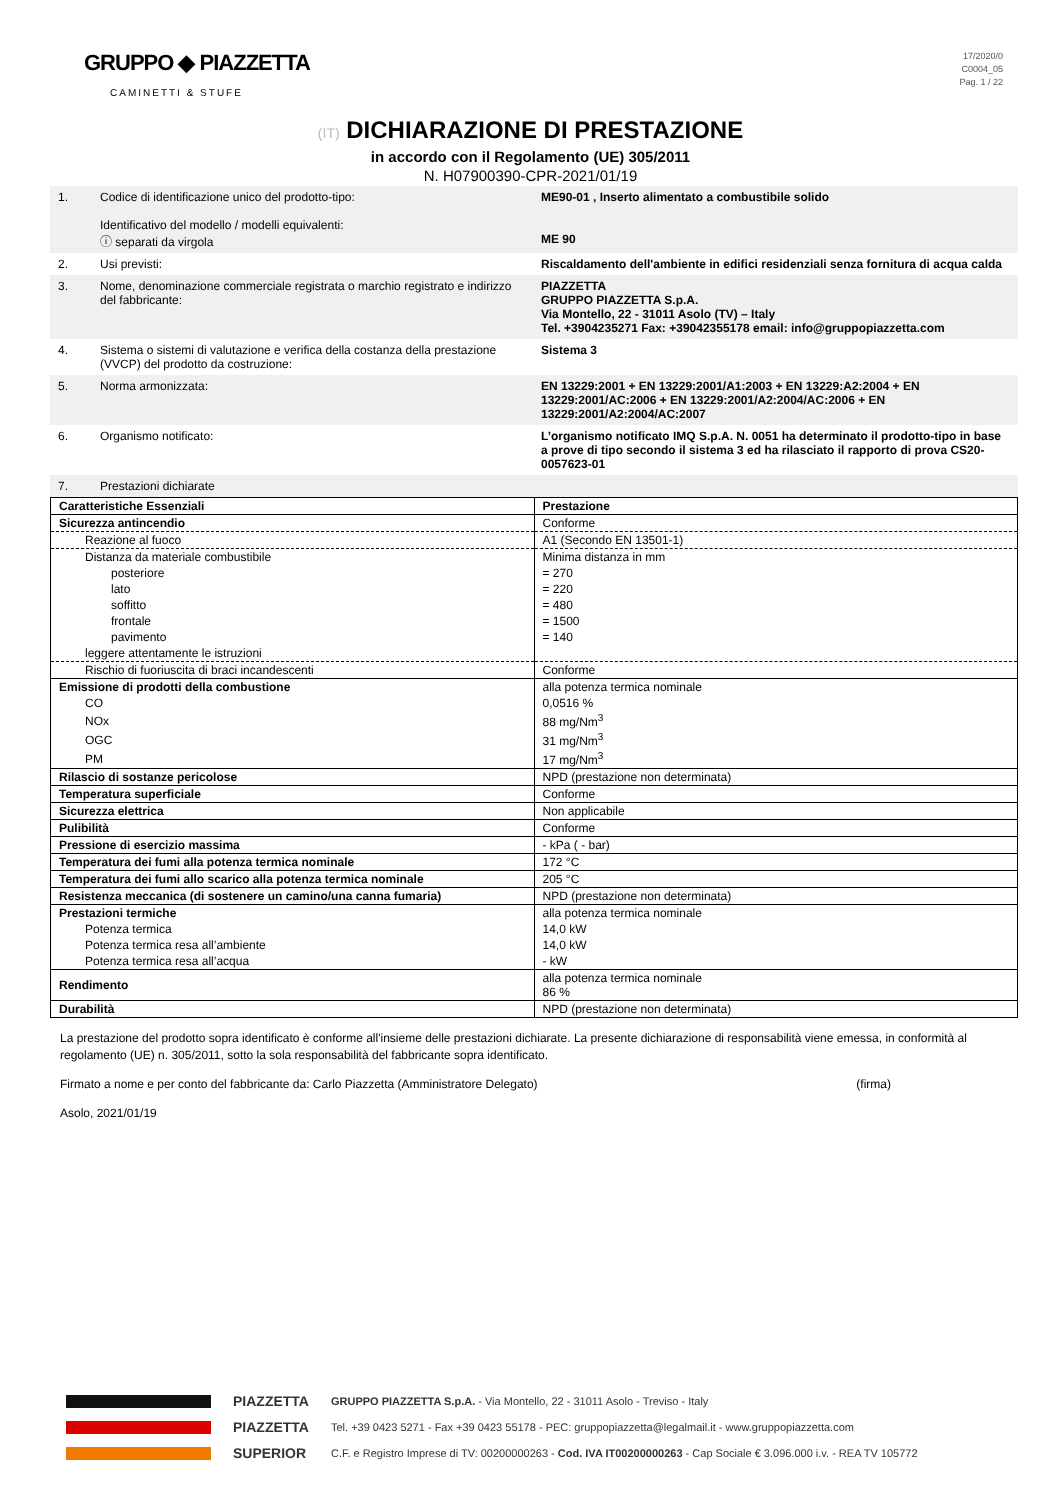GRUPPO ◆ PIAZZETTA
CAMINETTI & STUFE
17/2020/0
C0004_05
Pag. 1 / 22
(IT) DICHIARAZIONE DI PRESTAZIONE
in accordo con il Regolamento (UE) 305/2011
N. H07900390-CPR-2021/01/19
| 1. | Codice di identificazione unico del prodotto-tipo: Identificativo del modello / modelli equivalenti: ⓘ separati da virgola | ME90-01 , Inserto alimentato a combustibile solido ME 90 |
| 2. | Usi previsti: | Riscaldamento dell'ambiente in edifici residenziali senza fornitura di acqua calda |
| 3. | Nome, denominazione commerciale registrata o marchio registrato e indirizzo del fabbricante: | PIAZZETTA GRUPPO PIAZZETTA S.p.A. Via Montello, 22 - 31011 Asolo (TV) – Italy Tel. +3904235271 Fax: +39042355178 email: info@gruppopiazzetta.com |
| 4. | Sistema o sistemi di valutazione e verifica della costanza della prestazione (VVCP) del prodotto da costruzione: | Sistema 3 |
| 5. | Norma armonizzata: | EN 13229:2001 + EN 13229:2001/A1:2003 + EN 13229:A2:2004 + EN 13229:2001/AC:2006 + EN 13229:2001/A2:2004/AC:2006 + EN 13229:2001/A2:2004/AC:2007 |
| 6. | Organismo notificato: | L’organismo notificato IMQ S.p.A. N. 0051 ha determinato il prodotto-tipo in base a prove di tipo secondo il sistema 3 ed ha rilasciato il rapporto di prova CS20-0057623-01 |
| 7. | Prestazioni dichiarate | |
| Caratteristiche Essenziali | Prestazione |
| --- | --- |
| Sicurezza antincendio | Conforme |
| Reazione al fuoco | A1 (Secondo EN 13501-1) |
| Distanza da materiale combustibile | Minima distanza in mm |
| posteriore | = 270 |
| lato | = 220 |
| soffitto | = 480 |
| frontale | = 1500 |
| pavimento | = 140 |
| leggere attentamente le istruzioni | |
| Rischio di fuoriuscita di braci incandescenti | Conforme |
| Emissione di prodotti della combustione | alla potenza termica nominale |
| CO | 0,0516 % |
| NOx | 88 mg/Nm<sup>3</sup> |
| OGC | 31 mg/Nm<sup>3</sup> |
| PM | 17 mg/Nm<sup>3</sup> |
| Rilascio di sostanze pericolose | NPD (prestazione non determinata) |
| Temperatura superficiale | Conforme |
| Sicurezza elettrica | Non applicabile |
| Pulibilità | Conforme |
| Pressione di esercizio massima | - kPa ( - bar) |
| Temperatura dei fumi alla potenza termica nominale | 172 °C |
| Temperatura dei fumi allo scarico alla potenza termica nominale | 205 °C |
| Resistenza meccanica (di sostenere un camino/una canna fumaria) | NPD (prestazione non determinata) |
| Prestazioni termiche | alla potenza termica nominale |
| Potenza termica | 14,0 kW |
| Potenza termica resa all’ambiente | 14,0 kW |
| Potenza termica resa all’acqua | - kW |
| Rendimento | alla potenza termica nominale 86 % |
| Durabilità | NPD (prestazione non determinata) |
La prestazione del prodotto sopra identificato è conforme all'insieme delle prestazioni dichiarate. La presente dichiarazione di responsabilità viene emessa, in conformità al regolamento (UE) n. 305/2011, sotto la sola responsabilità del fabbricante sopra identificato.
Firmato a nome e per conto del fabbricante da: Carlo Piazzetta (Amministratore Delegato) (firma)
Asolo, 2021/01/19
PIAZZETTA
PIAZZETTA
SUPERIOR
GRUPPO PIAZZETTA S.p.A. - Via Montello, 22 - 31011 Asolo - Treviso - Italy
Tel. +39 0423 5271 - Fax +39 0423 55178 - PEC: gruppopiazzetta@legalmail.it - www.gruppopiazzetta.com
C.F. e Registro Imprese di TV: 00200000263 - Cod. IVA IT00200000263 - Cap Sociale € 3.096.000 i.v. - REA TV 105772